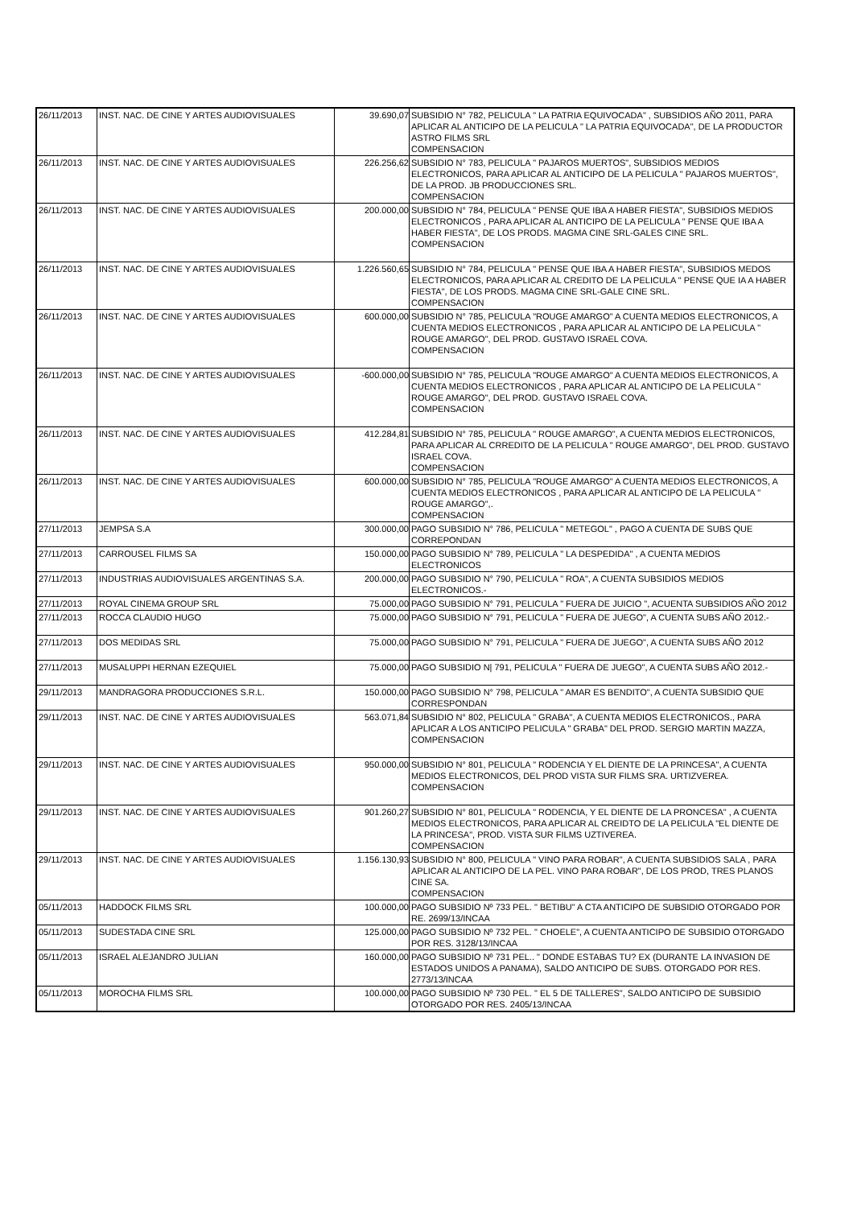| 26/11/2013 | INST. NAC. DE CINE Y ARTES AUDIOVISUALES | 39.690,07 | SUBSIDIO N° 782, PELICULA " LA PATRIA EQUIVOCADA" , SUBSIDIOS AÑO 2011, PARA APLICAR AL ANTICIPO DE LA PELICULA " LA PATRIA EQUIVOCADA", DE LA PRODUCTOR ASTRO FILMS SRL COMPENSACION |
| 26/11/2013 | INST. NAC. DE CINE Y ARTES AUDIOVISUALES | 226.256,62 | SUBSIDIO N° 783, PELICULA " PAJAROS MUERTOS", SUBSIDIOS MEDIOS ELECTRONICOS, PARA APLICAR AL ANTICIPO DE LA PELICULA " PAJAROS MUERTOS", DE LA PROD. JB PRODUCCIONES SRL. COMPENSACION |
| 26/11/2013 | INST. NAC. DE CINE Y ARTES AUDIOVISUALES | 200.000,00 | SUBSIDIO N° 784, PELICULA " PENSE QUE IBA A HABER FIESTA", SUBSIDIOS MEDIOS ELECTRONICOS , PARA APLICAR AL ANTICIPO DE LA PELICULA " PENSE QUE IBA A HABER FIESTA", DE LOS PRODS. MAGMA CINE SRL-GALES CINE SRL. COMPENSACION |
| 26/11/2013 | INST. NAC. DE CINE Y ARTES AUDIOVISUALES | 1.226.560,65 | SUBSIDIO N° 784, PELICULA " PENSE QUE IBA A HABER FIESTA", SUBSIDIOS MEDOS ELECTRONICOS, PARA APLICAR AL CREDITO DE LA PELICULA " PENSE QUE IA A HABER FIESTA", DE LOS PRODS. MAGMA CINE SRL-GALE CINE SRL. COMPENSACION |
| 26/11/2013 | INST. NAC. DE CINE Y ARTES AUDIOVISUALES | 600.000,00 | SUBSIDIO N° 785, PELICULA "ROUGE AMARGO" A CUENTA MEDIOS ELECTRONICOS, A CUENTA MEDIOS ELECTRONICOS , PARA APLICAR AL ANTICIPO DE LA PELICULA " ROUGE AMARGO", DEL PROD. GUSTAVO ISRAEL COVA. COMPENSACION |
| 26/11/2013 | INST. NAC. DE CINE Y ARTES AUDIOVISUALES | -600.000,00 | SUBSIDIO N° 785, PELICULA "ROUGE AMARGO" A CUENTA MEDIOS ELECTRONICOS, A CUENTA MEDIOS ELECTRONICOS , PARA APLICAR AL ANTICIPO DE LA PELICULA " ROUGE AMARGO", DEL PROD. GUSTAVO ISRAEL COVA. COMPENSACION |
| 26/11/2013 | INST. NAC. DE CINE Y ARTES AUDIOVISUALES | 412.284,81 | SUBSIDIO N° 785, PELICULA " ROUGE AMARGO", A CUENTA MEDIOS ELECTRONICOS, PARA APLICAR AL CRREDITO DE LA PELICULA " ROUGE AMARGO", DEL PROD. GUSTAVO ISRAEL COVA. COMPENSACION |
| 26/11/2013 | INST. NAC. DE CINE Y ARTES AUDIOVISUALES | 600.000,00 | SUBSIDIO N° 785, PELICULA "ROUGE AMARGO" A CUENTA MEDIOS ELECTRONICOS, A CUENTA MEDIOS ELECTRONICOS , PARA APLICAR AL ANTICIPO DE LA PELICULA " ROUGE AMARGO",. COMPENSACION |
| 27/11/2013 | JEMPSA S.A | 300.000,00 | PAGO SUBSIDIO N° 786, PELICULA " METEGOL" , PAGO A CUENTA DE SUBS QUE CORREPONDAN |
| 27/11/2013 | CARROUSEL FILMS SA | 150.000,00 | PAGO SUBSIDIO N° 789, PELICULA " LA DESPEDIDA" , A CUENTA MEDIOS ELECTRONICOS |
| 27/11/2013 | INDUSTRIAS AUDIOVISUALES ARGENTINAS S.A. | 200.000,00 | PAGO SUBSIDIO N° 790, PELICULA " ROA", A CUENTA SUBSIDIOS MEDIOS ELECTRONICOS.- |
| 27/11/2013 | ROYAL CINEMA GROUP SRL | 75.000,00 | PAGO SUBSIDIO N° 791, PELICULA " FUERA DE JUICIO ", ACUENTA SUBSIDIOS AÑO 2012 |
| 27/11/2013 | ROCCA CLAUDIO HUGO | 75.000,00 | PAGO SUBSIDIO N° 791, PELICULA " FUERA DE JUEGO", A CUENTA SUBS AÑO 2012.- |
| 27/11/2013 | DOS MEDIDAS SRL | 75.000,00 | PAGO SUBSIDIO N° 791, PELICULA " FUERA DE JUEGO", A CUENTA SUBS AÑO 2012 |
| 27/11/2013 | MUSALUPPI HERNAN EZEQUIEL | 75.000,00 | PAGO SUBSIDIO N/ 791, PELICULA " FUERA DE JUEGO", A CUENTA SUBS AÑO 2012.- |
| 29/11/2013 | MANDRAGORA PRODUCCIONES S.R.L. | 150.000,00 | PAGO SUBSIDIO N° 798, PELICULA " AMAR ES BENDITO", A CUENTA SUBSIDIO QUE CORRESPONDAN |
| 29/11/2013 | INST. NAC. DE CINE Y ARTES AUDIOVISUALES | 563.071,84 | SUBSIDIO N° 802, PELICULA " GRABA", A CUENTA MEDIOS ELECTRONICOS., PARA APLICAR A LOS ANTICIPO PELICULA " GRABA" DEL PROD. SERGIO MARTIN MAZZA, COMPENSACION |
| 29/11/2013 | INST. NAC. DE CINE Y ARTES AUDIOVISUALES | 950.000,00 | SUBSIDIO N° 801, PELICULA " RODENCIA Y EL DIENTE DE LA PRINCESA", A CUENTA MEDIOS ELECTRONICOS, DEL PROD VISTA SUR FILMS SRA. URTIZVEREA. COMPENSACION |
| 29/11/2013 | INST. NAC. DE CINE Y ARTES AUDIOVISUALES | 901.260,27 | SUBSIDIO N° 801, PELICULA " RODENCIA, Y EL DIENTE DE LA PRONCESA" , A CUENTA MEDIOS ELECTRONICOS, PARA APLICAR AL CREIDTO DE LA PELICULA "EL DIENTE DE LA PRINCESA", PROD. VISTA SUR FILMS UZTIVEREA. COMPENSACION |
| 29/11/2013 | INST. NAC. DE CINE Y ARTES AUDIOVISUALES | 1.156.130,93 | SUBSIDIO N° 800, PELICULA " VINO PARA ROBAR", A CUENTA SUBSIDIOS SALA , PARA APLICAR AL ANTICIPO DE LA PEL. VINO PARA ROBAR", DE LOS PROD, TRES PLANOS CINE SA. COMPENSACION |
| 05/11/2013 | HADDOCK FILMS SRL | 100.000,00 | PAGO SUBSIDIO Nº 733 PEL. " BETIBU" A CTA ANTICIPO DE SUBSIDIO OTORGADO POR RE. 2699/13/INCAA |
| 05/11/2013 | SUDESTADA CINE SRL | 125.000,00 | PAGO SUBSIDIO Nº 732 PEL. " CHOELE", A CUENTA ANTICIPO DE SUBSIDIO OTORGADO POR RES. 3128/13/INCAA |
| 05/11/2013 | ISRAEL ALEJANDRO JULIAN | 160.000,00 | PAGO SUBSIDIO Nº 731 PEL.. " DONDE ESTABAS TU? EX (DURANTE LA INVASION DE ESTADOS UNIDOS A PANAMA), SALDO ANTICIPO DE SUBS. OTORGADO POR RES. 2773/13/INCAA |
| 05/11/2013 | MOROCHA FILMS SRL | 100.000,00 | PAGO SUBSIDIO Nº 730 PEL. " EL 5 DE TALLERES", SALDO ANTICIPO DE SUBSIDIO OTORGADO POR RES. 2405/13/INCAA |